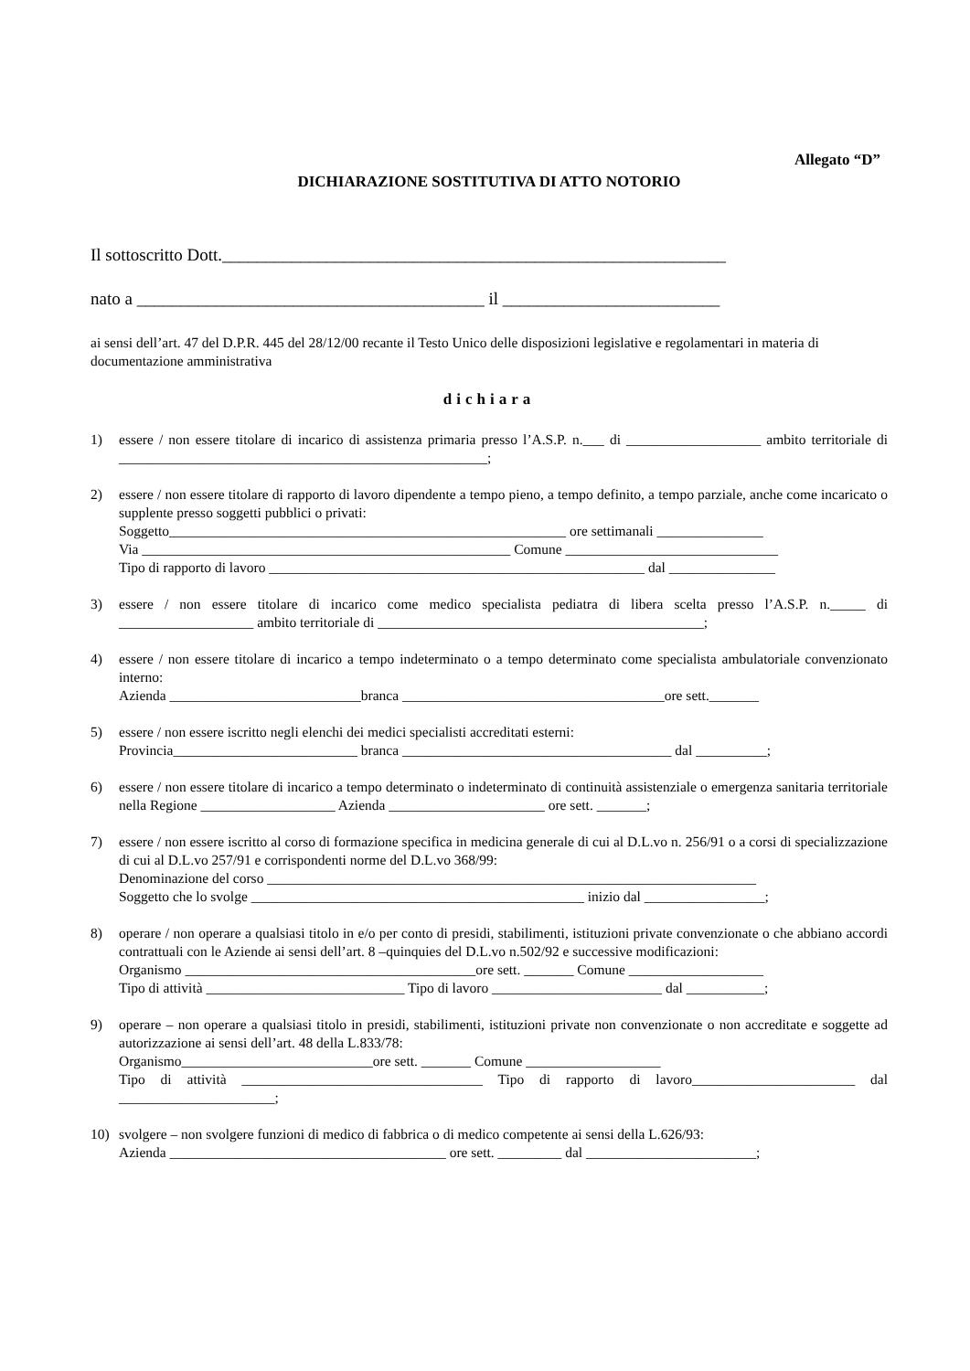Allegato “D”
DICHIARAZIONE SOSTITUTIVA DI ATTO NOTORIO
Il sottoscritto Dott.__________________________________________________________
nato a ________________________________________ il _________________________
ai sensi dell’art. 47 del D.P.R. 445 del 28/12/00 recante il Testo Unico delle disposizioni legislative e regolamentari in materia di documentazione amministrativa
dichiara
1) essere / non essere titolare di incarico di assistenza primaria presso l’A.S.P. n.___ di ___________________ ambito territoriale di ____________________________________________________;
2) essere / non essere titolare di rapporto di lavoro dipendente a tempo pieno, a tempo definito, a tempo parziale, anche come incaricato o supplente presso soggetti pubblici o privati:
Soggetto________________________________________________________ ore settimanali _______________
Via ____________________________________________________ Comune ______________________________
Tipo di rapporto di lavoro _____________________________________________________ dal _______________
3) essere / non essere titolare di incarico come medico specialista pediatra di libera scelta presso l’A.S.P. n._____ di ___________________ ambito territoriale di ______________________________________________;
4) essere / non essere titolare di incarico a tempo indeterminato o a tempo determinato come specialista ambulatoriale convenzionato interno:
Azienda ___________________________branca _____________________________________ore sett._______
5) essere / non essere iscritto negli elenchi dei medici specialisti accreditati esterni:
Provincia__________________________ branca ______________________________________ dal __________;
6) essere / non essere titolare di incarico a tempo determinato o indeterminato di continuità assistenziale o emergenza sanitaria territoriale nella Regione ___________________ Azienda ______________________ ore sett. _______;
7) essere / non essere iscritto al corso di formazione specifica in medicina generale di cui al D.L.vo n. 256/91 o a corsi di specializzazione di cui al D.L.vo 257/91 e corrispondenti norme del D.L.vo 368/99:
Denominazione del corso _____________________________________________________________________
Soggetto che lo svolge _______________________________________________ inizio dal _________________;
8) operare / non operare a qualsiasi titolo in e/o per conto di presidi, stabilimenti, istituzioni private convenzionate o che abbiano accordi contrattuali con le Aziende ai sensi dell’art. 8 –quinquies del D.L.vo n.502/92 e successive modificazioni:
Organismo _________________________________________ore sett. _______ Comune ___________________
Tipo di attività ____________________________ Tipo di lavoro ________________________ dal ___________;
9) operare – non operare a qualsiasi titolo in presidi, stabilimenti, istituzioni private non convenzionate o non accreditate e soggette ad autorizzazione ai sensi dell’art. 48 della L.833/78:
Organismo___________________________ore sett. _______ Comune ___________________
Tipo di attività __________________________________ Tipo di rapporto di lavoro_______________________ dal ______________________;
10) svolgere – non svolgere funzioni di medico di fabbrica o di medico competente ai sensi della L.626/93:
Azienda _______________________________________ ore sett. _________ dal ________________________;